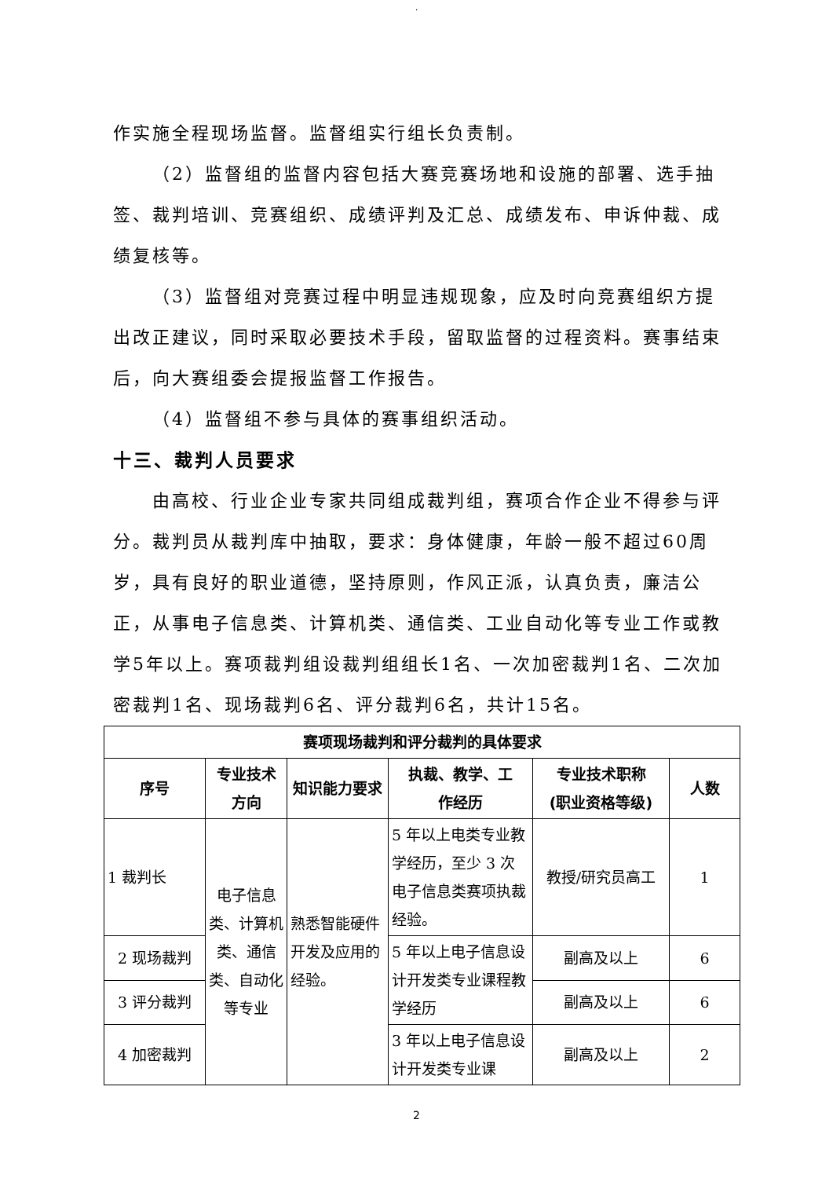.
作实施全程现场监督。监督组实行组长负责制。
（2）监督组的监督内容包括大赛竞赛场地和设施的部署、选手抽签、裁判培训、竞赛组织、成绩评判及汇总、成绩发布、申诉仲裁、成绩复核等。
（3）监督组对竞赛过程中明显违规现象，应及时向竞赛组织方提出改正建议，同时采取必要技术手段，留取监督的过程资料。赛事结束后，向大赛组委会提报监督工作报告。
（4）监督组不参与具体的赛事组织活动。
十三、裁判人员要求
由高校、行业企业专家共同组成裁判组，赛项合作企业不得参与评分。裁判员从裁判库中抽取，要求：身体健康，年龄一般不超过60周岁，具有良好的职业道德，坚持原则，作风正派，认真负责，廉洁公正，从事电子信息类、计算机类、通信类、工业自动化等专业工作或教学5年以上。赛项裁判组设裁判组组长1名、一次加密裁判1名、二次加密裁判1名、现场裁判6名、评分裁判6名，共计15名。
| 赛项现场裁判和评分裁判的具体要求 | | | | | |
| --- | --- | --- | --- | --- | --- |
| 序号 | 专业技术 方向 | 知识能力要求 | 执裁、教学、工 作经历 | 专业技术职称 (职业资格等级) | 人数 |
| 1 裁判长 | 电子信息类、计算机类、通信类、自动化等专业 | 熟悉智能硬件开发及应用的经验。 | 5 年以上电类专业教学经历，至少 3 次电子信息类赛项执裁经验。 | 教授/研究员高工 | 1 |
| 2 现场裁判 | | | 5 年以上电子信息设计开发类专业课程教学经历 | 副高及以上 | 6 |
| 3 评分裁判 | | | | 副高及以上 | 6 |
| 4 加密裁判 | | | 3 年以上电子信息设计开发类专业课 | 副高及以上 | 2 |
2